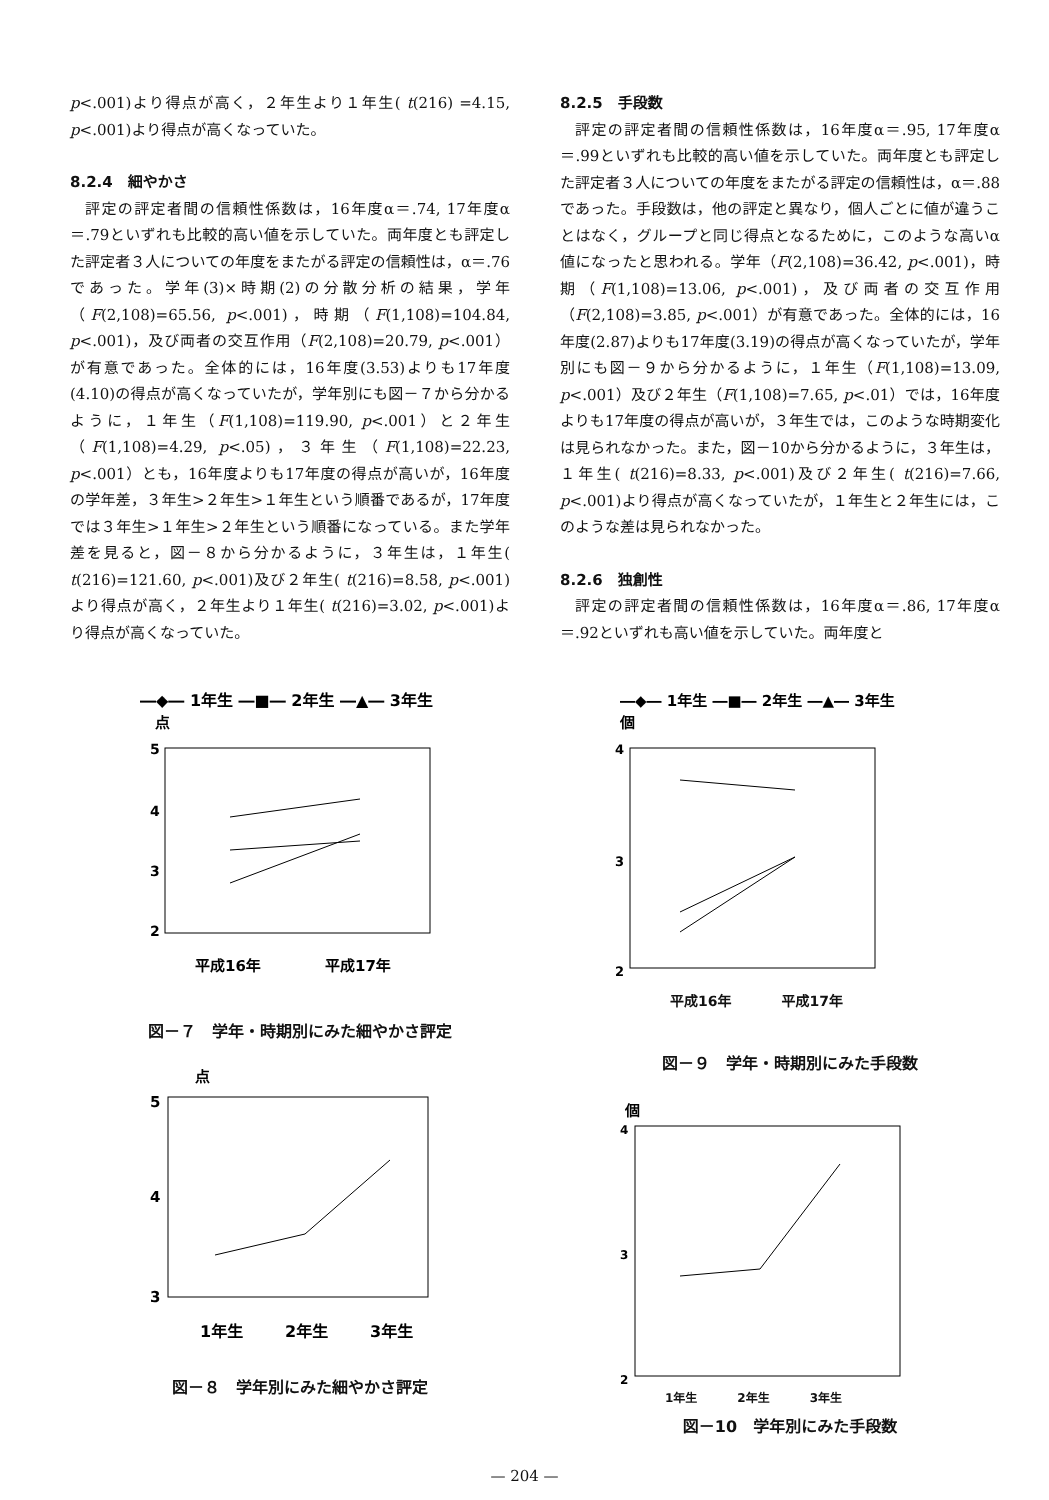p<.001)より得点が高く，２年生より１年生( t(216) =4.15, p<.001)より得点が高くなっていた。
8.2.4　細やかさ
評定の評定者間の信頼性係数は，16年度α＝.74, 17年度α＝.79といずれも比較的高い値を示していた。両年度とも評定した評定者３人についての年度をまたがる評定の信頼性は，α＝.76であった。学年(3)×時期(2)の分散分析の結果，学年（F(2,108)=65.56, p<.001)，時期（F(1,108)=104.84, p<.001)，及び両者の交互作用（F(2,108)=20.79, p<.001）が有意であった。全体的には，16年度(3.53)よりも17年度(4.10)の得点が高くなっていたが，学年別にも図－７から分かるように，１年生（F(1,108)=119.90, p<.001）と２年生（F(1,108)=4.29, p<.05)，３年生（F(1,108)=22.23, p<.001）とも，16年度よりも17年度の得点が高いが，16年度の学年差，３年生>２年生>１年生という順番であるが，17年度では３年生>１年生>２年生という順番になっている。また学年差を見ると，図－８から分かるように，３年生は，１年生( t(216)=121.60, p<.001)及び２年生( t(216)=8.58, p<.001)より得点が高く，２年生より１年生( t(216)=3.02, p<.001)より得点が高くなっていた。
8.2.5　手段数
評定の評定者間の信頼性係数は，16年度α＝.95, 17年度α＝.99といずれも比較的高い値を示していた。両年度とも評定した評定者３人についての年度をまたがる評定の信頼性は，α＝.88であった。手段数は，他の評定と異なり，個人ごとに値が違うことはなく，グループと同じ得点となるために，このような高いα値になったと思われる。学年（F(2,108)=36.42, p<.001)，時期（F(1,108)=13.06, p<.001)，及び両者の交互作用（F(2,108)=3.85, p<.001）が有意であった。全体的には，16年度(2.87)よりも17年度(3.19)の得点が高くなっていたが，学年別にも図－９から分かるように，１年生（F(1,108)=13.09, p<.001）及び２年生（F(1,108)=7.65, p<.01）では，16年度よりも17年度の得点が高いが，３年生では，このような時期変化は見られなかった。また，図－10から分かるように，３年生は，１年生( t(216)=8.33, p<.001)及び２年生( t(216)=7.66, p<.001)より得点が高くなっていたが，１年生と２年生には，このような差は見られなかった。
8.2.6　独創性
評定の評定者間の信頼性係数は，16年度α＝.86, 17年度α＝.92といずれも高い値を示していた。両年度と
―◆― 1年生 ―■― 2年生 ―▲― 3年生
点
5
4
3
2
平成16年
平成17年
図－７　学年・時期別にみた細やかさ評定
点
5
4
3
1年生
2年生
3年生
図－８　学年別にみた細やかさ評定
―◆― 1年生 ―■― 2年生 ―▲― 3年生
個
4
3
2
平成16年 平成17年
図－９　学年・時期別にみた手段数
個
4
3
2
1年生 2年生 3年生
図－10　学年別にみた手段数
— 204 —